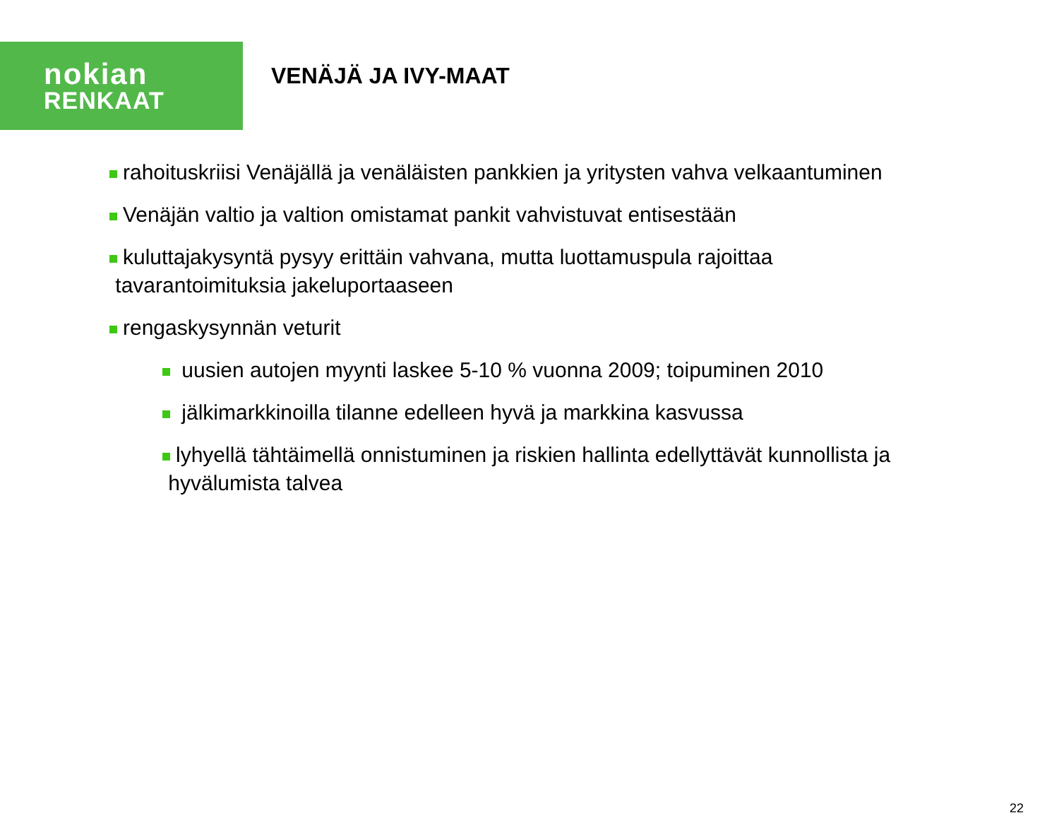nokian
RENKAAT
VENÄJÄ JA IVY-MAAT
rahoituskriisi Venäjällä ja venäläisten pankkien ja yritysten vahva velkaantuminen
Venäjän valtio ja valtion omistamat pankit vahvistuvat entisestään
kuluttajakysyntä pysyy erittäin vahvana, mutta luottamuspula rajoittaa
tavarantoimituksia jakeluportaaseen
rengaskysynnän veturit
uusien autojen myynti laskee 5-10 % vuonna 2009; toipuminen 2010
jälkimarkkinoilla tilanne edelleen hyvä ja markkina kasvussa
lyhyellä tähtäimellä onnistuminen ja riskien hallinta edellyttävät kunnollista ja
hyvälumista talvea
22